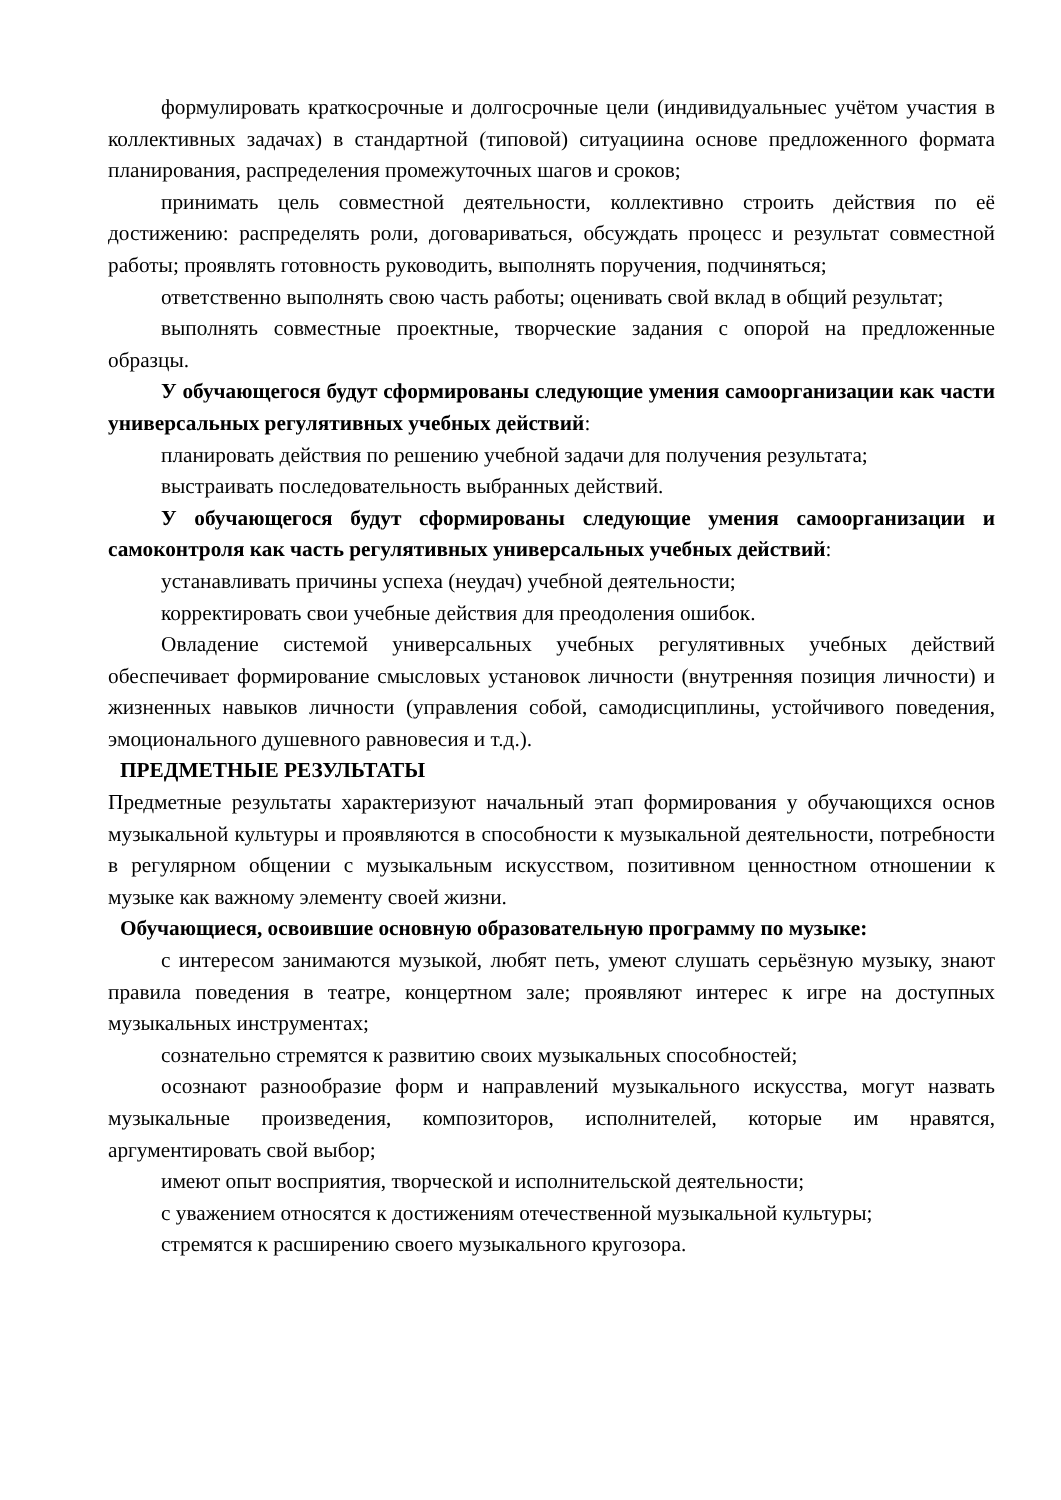формулировать краткосрочные и долгосрочные цели (индивидуальныес учётом участия в коллективных задачах) в стандартной (типовой) ситуациина основе предложенного формата планирования, распределения промежуточных шагов и сроков;
принимать цель совместной деятельности, коллективно строить действия по её достижению: распределять роли, договариваться, обсуждать процесс и результат совместной работы; проявлять готовность руководить, выполнять поручения, подчиняться;
ответственно выполнять свою часть работы; оценивать свой вклад в общий результат;
выполнять совместные проектные, творческие задания с опорой на предложенные образцы.
У обучающегося будут сформированы следующие умения самоорганизации как части универсальных регулятивных учебных действий:
планировать действия по решению учебной задачи для получения результата;
выстраивать последовательность выбранных действий.
У обучающегося будут сформированы следующие умения самоорганизации и самоконтроля как часть регулятивных универсальных учебных действий:
устанавливать причины успеха (неудач) учебной деятельности;
корректировать свои учебные действия для преодоления ошибок.
Овладение системой универсальных учебных регулятивных учебных действий обеспечивает формирование смысловых установок личности (внутренняя позиция личности) и жизненных навыков личности (управления собой, самодисциплины, устойчивого поведения, эмоционального душевного равновесия и т.д.).
ПРЕДМЕТНЫЕ РЕЗУЛЬТАТЫ
Предметные результаты характеризуют начальный этап формирования у обучающихся основ музыкальной культуры и проявляются в способности к музыкальной деятельности, потребности в регулярном общении с музыкальным искусством, позитивном ценностном отношении к музыке как важному элементу своей жизни.
Обучающиеся, освоившие основную образовательную программу по музыке:
с интересом занимаются музыкой, любят петь, умеют слушать серьёзную музыку, знают правила поведения в театре, концертном зале; проявляют интерес к игре на доступных музыкальных инструментах;
сознательно стремятся к развитию своих музыкальных способностей;
осознают разнообразие форм и направлений музыкального искусства, могут назвать музыкальные произведения, композиторов, исполнителей, которые им нравятся, аргументировать свой выбор;
имеют опыт восприятия, творческой и исполнительской деятельности;
с уважением относятся к достижениям отечественной музыкальной культуры;
стремятся к расширению своего музыкального кругозора.